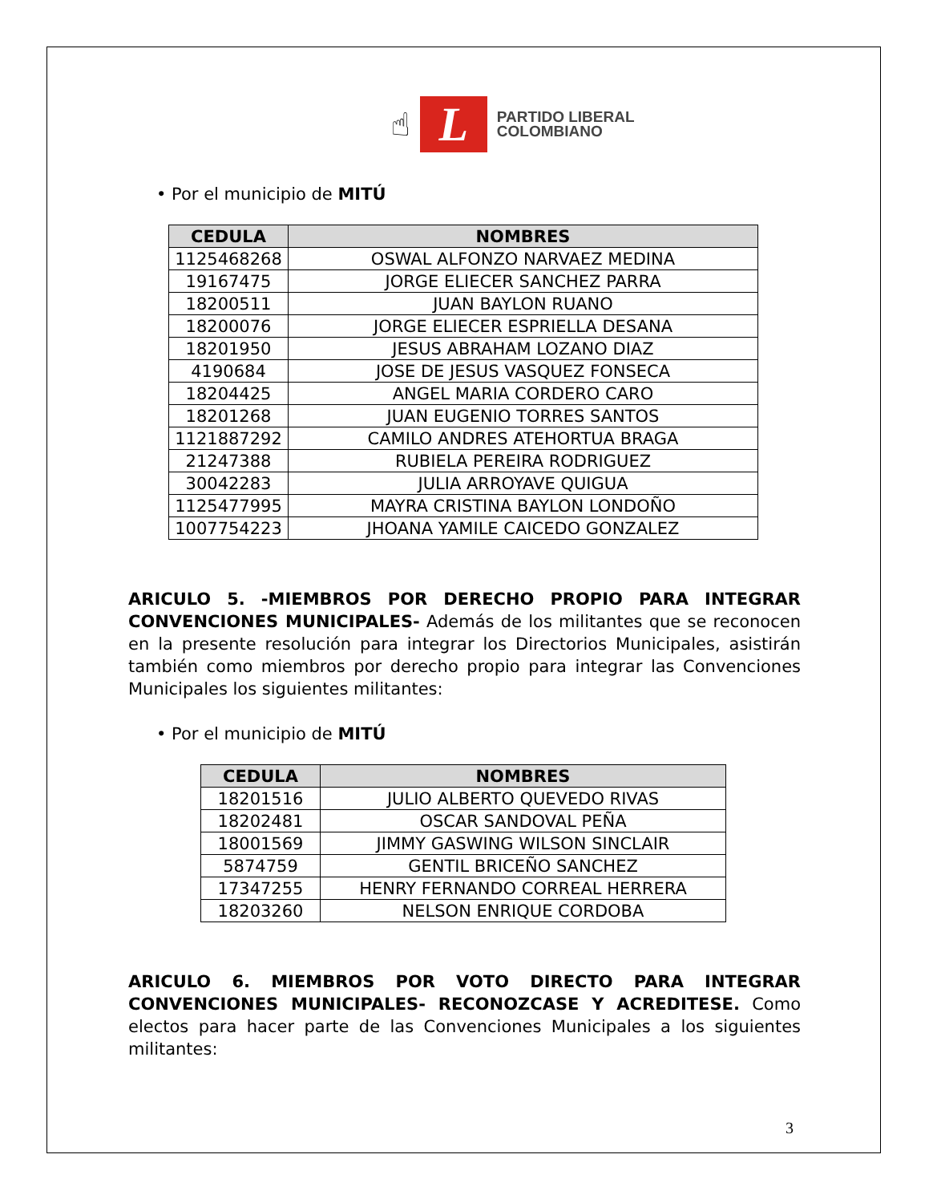☝
L
PARTIDO LIBERAL
COLOMBIANO
• Por el municipio de MITÚ
| CEDULA | NOMBRES |
| --- | --- |
| 1125468268 | OSWAL ALFONZO NARVAEZ MEDINA |
| 19167475 | JORGE ELIECER SANCHEZ PARRA |
| 18200511 | JUAN BAYLON RUANO |
| 18200076 | JORGE ELIECER ESPRIELLA DESANA |
| 18201950 | JESUS ABRAHAM LOZANO DIAZ |
| 4190684 | JOSE DE JESUS VASQUEZ FONSECA |
| 18204425 | ANGEL MARIA CORDERO CARO |
| 18201268 | JUAN EUGENIO TORRES SANTOS |
| 1121887292 | CAMILO ANDRES ATEHORTUA BRAGA |
| 21247388 | RUBIELA PEREIRA RODRIGUEZ |
| 30042283 | JULIA ARROYAVE QUIGUA |
| 1125477995 | MAYRA CRISTINA BAYLON LONDOÑO |
| 1007754223 | JHOANA YAMILE CAICEDO GONZALEZ |
ARICULO 5. -MIEMBROS POR DERECHO PROPIO PARA INTEGRAR CONVENCIONES MUNICIPALES- Además de los militantes que se reconocen en la presente resolución para integrar los Directorios Municipales, asistirán también como miembros por derecho propio para integrar las Convenciones Municipales los siguientes militantes:
• Por el municipio de MITÚ
| CEDULA | NOMBRES |
| --- | --- |
| 18201516 | JULIO ALBERTO QUEVEDO RIVAS |
| 18202481 | OSCAR SANDOVAL PEÑA |
| 18001569 | JIMMY GASWING WILSON SINCLAIR |
| 5874759 | GENTIL BRICEÑO SANCHEZ |
| 17347255 | HENRY FERNANDO CORREAL HERRERA |
| 18203260 | NELSON ENRIQUE CORDOBA |
ARICULO 6. MIEMBROS POR VOTO DIRECTO PARA INTEGRAR CONVENCIONES MUNICIPALES- RECONOZCASE Y ACREDITESE. Como electos para hacer parte de las Convenciones Municipales a los siguientes militantes:
3